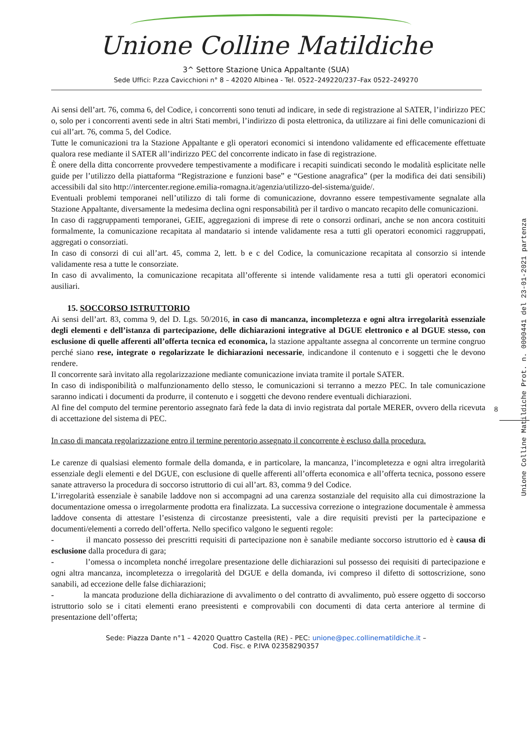Unione Colline Matildiche
3^ Settore Stazione Unica Appaltante (SUA)
Sede Uffici: P.zza Cavicchioni n° 8 – 42020 Albinea - Tel. 0522–249220/237–Fax 0522–249270
Ai sensi dell’art. 76, comma 6, del Codice, i concorrenti sono tenuti ad indicare, in sede di registrazione al SATER, l’indirizzo PEC o, solo per i concorrenti aventi sede in altri Stati membri, l’indirizzo di posta elettronica, da utilizzare ai fini delle comunicazioni di cui all’art. 76, comma 5, del Codice.
Tutte le comunicazioni tra la Stazione Appaltante e gli operatori economici si intendono validamente ed efficacemente effettuate qualora rese mediante il SATER all’indirizzo PEC del concorrente indicato in fase di registrazione.
È onere della ditta concorrente provvedere tempestivamente a modificare i recapiti suindicati secondo le modalità esplicitate nelle guide per l’utilizzo della piattaforma “Registrazione e funzioni base” e “Gestione anagrafica” (per la modifica dei dati sensibili) accessibili dal sito http://intercenter.regione.emilia-romagna.it/agenzia/utilizzo-del-sistema/guide/.
Eventuali problemi temporanei nell’utilizzo di tali forme di comunicazione, dovranno essere tempestivamente segnalate alla Stazione Appaltante, diversamente la medesima declina ogni responsabilità per il tardivo o mancato recapito delle comunicazioni.
In caso di raggruppamenti temporanei, GEIE, aggregazioni di imprese di rete o consorzi ordinari, anche se non ancora costituiti formalmente, la comunicazione recapitata al mandatario si intende validamente resa a tutti gli operatori economici raggruppati, aggregati o consorziati.
In caso di consorzi di cui all’art. 45, comma 2, lett. b e c del Codice, la comunicazione recapitata al consorzio si intende validamente resa a tutte le consorziate.
In caso di avvalimento, la comunicazione recapitata all’offerente si intende validamente resa a tutti gli operatori economici ausiliari.
15. SOCCORSO ISTRUTTORIO
Ai sensi dell’art. 83, comma 9, del D. Lgs. 50/2016, in caso di mancanza, incompletezza e ogni altra irregolarità essenziale degli elementi e dell’istanza di partecipazione, delle dichiarazioni integrative al DGUE elettronico e al DGUE stesso, con esclusione di quelle afferenti all’offerta tecnica ed economica, la stazione appaltante assegna al concorrente un termine congruo perché siano rese, integrate o regolarizzate le dichiarazioni necessarie, indicandone il contenuto e i soggetti che le devono rendere.
Il concorrente sarà invitato alla regolarizzazione mediante comunicazione inviata tramite il portale SATER.
In caso di indisponibilità o malfunzionamento dello stesso, le comunicazioni si terranno a mezzo PEC. In tale comunicazione saranno indicati i documenti da produrre, il contenuto e i soggetti che devono rendere eventuali dichiarazioni.
Al fine del computo del termine perentorio assegnato farà fede la data di invio registrata dal portale MERER, ovvero della ricevuta di accettazione del sistema di PEC.
In caso di mancata regolarizzazione entro il termine perentorio assegnato il concorrente è escluso dalla procedura.
Le carenze di qualsiasi elemento formale della domanda, e in particolare, la mancanza, l’incompletezza e ogni altra irregolarità essenziale degli elementi e del DGUE, con esclusione di quelle afferenti all’offerta economica e all’offerta tecnica, possono essere sanate attraverso la procedura di soccorso istruttorio di cui all’art. 83, comma 9 del Codice.
L’irregolarità essenziale è sanabile laddove non si accompagni ad una carenza sostanziale del requisito alla cui dimostrazione la documentazione omessa o irregolarmente prodotta era finalizzata. La successiva correzione o integrazione documentale è ammessa laddove consenta di attestare l’esistenza di circostanze preesistenti, vale a dire requisiti previsti per la partecipazione e documenti/elementi a corredo dell’offerta. Nello specifico valgono le seguenti regole:
- il mancato possesso dei prescritti requisiti di partecipazione non è sanabile mediante soccorso istruttorio ed è causa di esclusione dalla procedura di gara;
- l’omessa o incompleta nonché irregolare presentazione delle dichiarazioni sul possesso dei requisiti di partecipazione e ogni altra mancanza, incompletezza o irregolarità del DGUE e della domanda, ivi compreso il difetto di sottoscrizione, sono sanabili, ad eccezione delle false dichiarazioni;
- la mancata produzione della dichiarazione di avvalimento o del contratto di avvalimento, può essere oggetto di soccorso istruttorio solo se i citati elementi erano preesistenti e comprovabili con documenti di data certa anteriore al termine di presentazione dell’offerta;
Sede: Piazza Dante n°1 – 42020 Quattro Castella (RE) - PEC: unione@pec.collinematildiche.it –
Cod. Fisc. e P.IVA 02358290357
8
Unione Colline Matildiche Prot. n. 0000441 del 23-01-2021 partenza